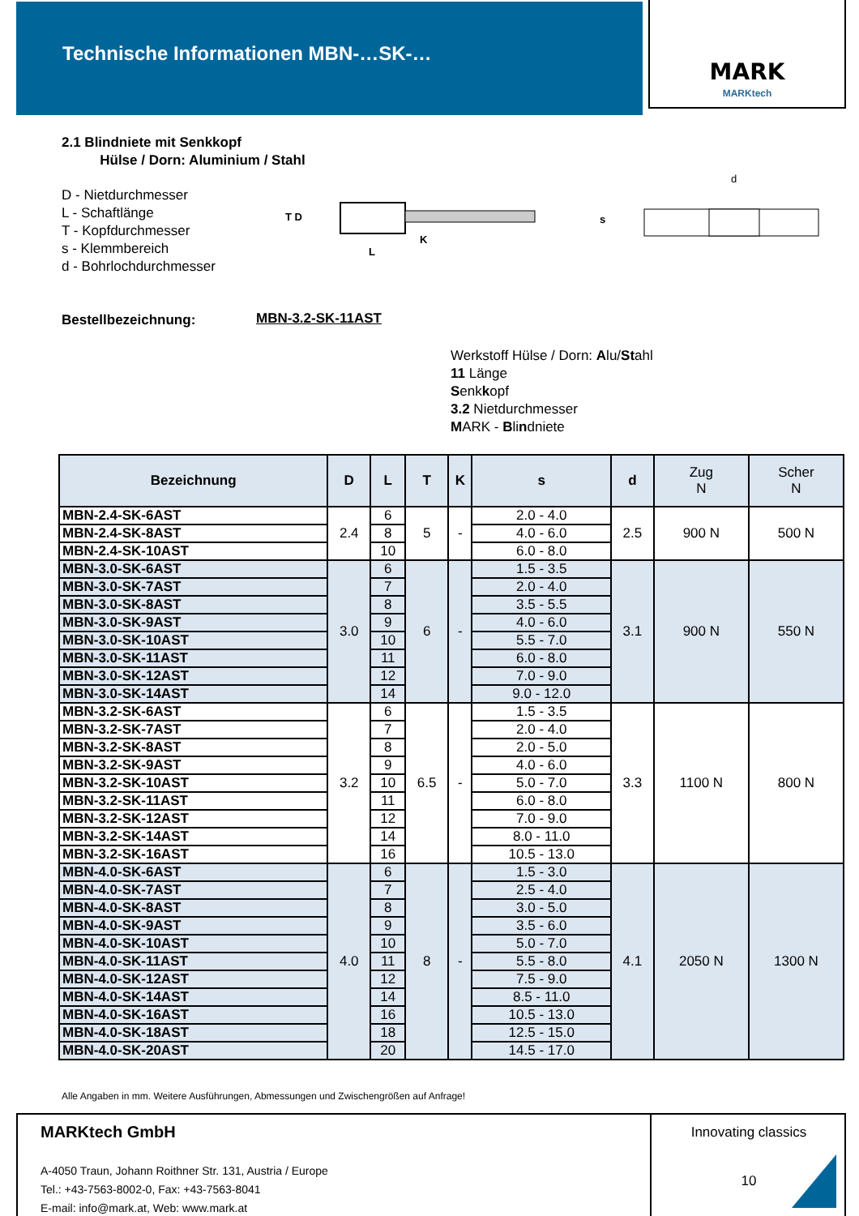Technische Informationen MBN-…SK-… MARK
MARKtech
2.1 Blindniete mit Senkkopf
Hülse / Dorn: Aluminium / Stahl
D - Nietdurchmesser
L - Schaftlänge
T - Kopfdurchmesser
s - Klemmbereich
d - Bohrlochdurchmesser
T D
L
K
d
s
Bestellbezeichnung: MBN-3.2-SK-11AST
Werkstoff Hülse / Dorn: Alu/Stahl
11 Länge
Senkkopf
3.2 Nietdurchmesser
MARK - Blindniete
| Bezeichnung | D | L | T | K | s | d | Zug N | Scher N |
| --- | --- | --- | --- | --- | --- | --- | --- | --- |
| MBN-2.4-SK-6AST | 2.4 | 6 | 5 | - | 2.0 - 4.0 | 2.5 | 900 N | 500 N |
| MBN-2.4-SK-8AST | | 8 | | | 4.0 - 6.0 | | | |
| MBN-2.4-SK-10AST | | 10 | | | 6.0 - 8.0 | | | |
| MBN-3.0-SK-6AST | 3.0 | 6 | 6 | - | 1.5 - 3.5 | 3.1 | 900 N | 550 N |
| MBN-3.0-SK-7AST | | 7 | | | 2.0 - 4.0 | | | |
| MBN-3.0-SK-8AST | | 8 | | | 3.5 - 5.5 | | | |
| MBN-3.0-SK-9AST | | 9 | | | 4.0 - 6.0 | | | |
| MBN-3.0-SK-10AST | | 10 | | | 5.5 - 7.0 | | | |
| MBN-3.0-SK-11AST | | 11 | | | 6.0 - 8.0 | | | |
| MBN-3.0-SK-12AST | | 12 | | | 7.0 - 9.0 | | | |
| MBN-3.0-SK-14AST | | 14 | | | 9.0 - 12.0 | | | |
| MBN-3.2-SK-6AST | 3.2 | 6 | 6.5 | - | 1.5 - 3.5 | 3.3 | 1100 N | 800 N |
| MBN-3.2-SK-7AST | | 7 | | | 2.0 - 4.0 | | | |
| MBN-3.2-SK-8AST | | 8 | | | 2.0 - 5.0 | | | |
| MBN-3.2-SK-9AST | | 9 | | | 4.0 - 6.0 | | | |
| MBN-3.2-SK-10AST | | 10 | | | 5.0 - 7.0 | | | |
| MBN-3.2-SK-11AST | | 11 | | | 6.0 - 8.0 | | | |
| MBN-3.2-SK-12AST | | 12 | | | 7.0 - 9.0 | | | |
| MBN-3.2-SK-14AST | | 14 | | | 8.0 - 11.0 | | | |
| MBN-3.2-SK-16AST | | 16 | | | 10.5 - 13.0 | | | |
| MBN-4.0-SK-6AST | 4.0 | 6 | 8 | - | 1.5 - 3.0 | 4.1 | 2050 N | 1300 N |
| MBN-4.0-SK-7AST | | 7 | | | 2.5 - 4.0 | | | |
| MBN-4.0-SK-8AST | | 8 | | | 3.0 - 5.0 | | | |
| MBN-4.0-SK-9AST | | 9 | | | 3.5 - 6.0 | | | |
| MBN-4.0-SK-10AST | | 10 | | | 5.0 - 7.0 | | | |
| MBN-4.0-SK-11AST | | 11 | | | 5.5 - 8.0 | | | |
| MBN-4.0-SK-12AST | | 12 | | | 7.5 - 9.0 | | | |
| MBN-4.0-SK-14AST | | 14 | | | 8.5 - 11.0 | | | |
| MBN-4.0-SK-16AST | | 16 | | | 10.5 - 13.0 | | | |
| MBN-4.0-SK-18AST | | 18 | | | 12.5 - 15.0 | | | |
| MBN-4.0-SK-20AST | | 20 | | | 14.5 - 17.0 | | | |
Alle Angaben in mm. Weitere Ausführungen, Abmessungen und Zwischengrößen auf Anfrage!
MARKtech GmbH
A-4050 Traun, Johann Roithner Str. 131, Austria / Europe
Tel.: +43-7563-8002-0, Fax: +43-7563-8041
E-mail: info@mark.at, Web: www.mark.at
Innovating classics
10